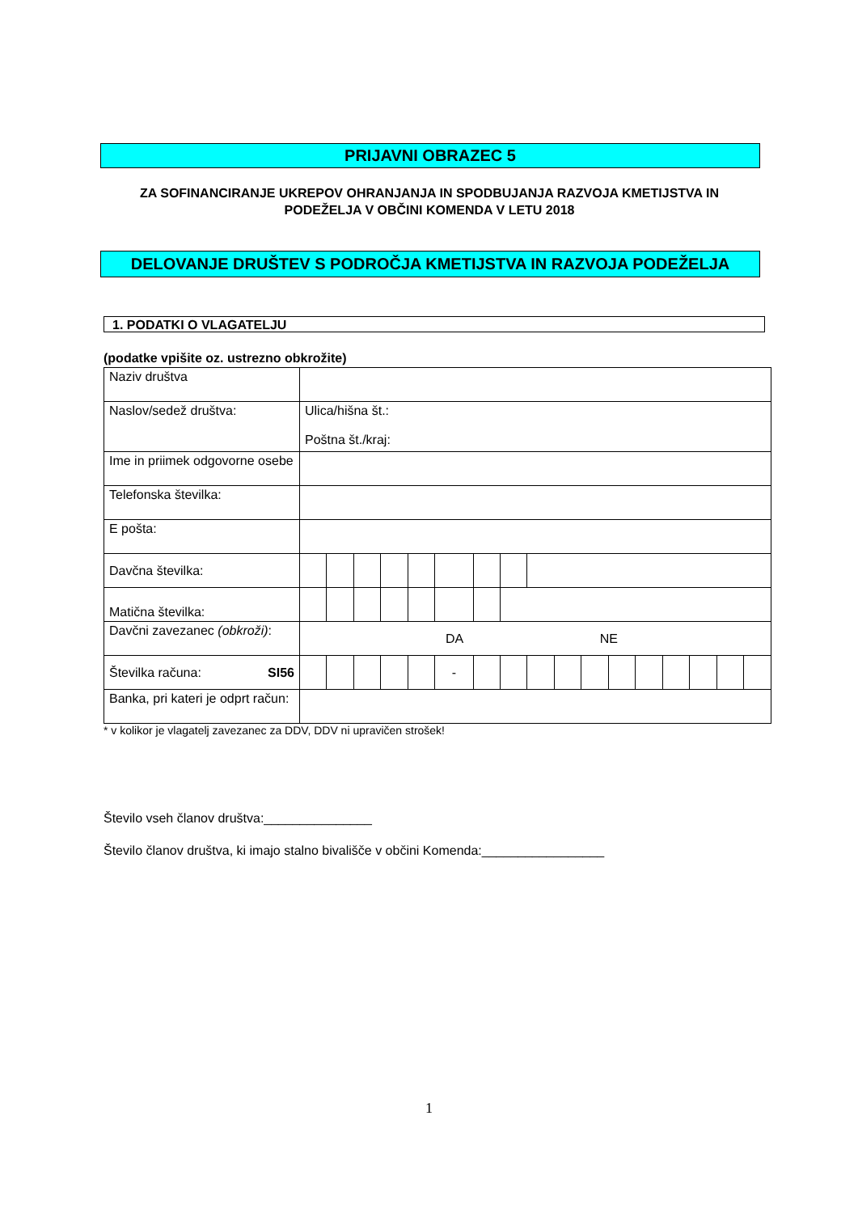PRIJAVNI OBRAZEC 5
ZA SOFINANCIRANJE UKREPOV OHRANJANJA IN SPODBUJANJA RAZVOJA KMETIJSTVA IN
PODEŽELJA V OBČINI KOMENDA V LETU 2018
DELOVANJE DRUŠTEV S PODROČJA KMETIJSTVA IN RAZVOJA PODEŽELJA
1. PODATKI O VLAGATELJU
(podatke vpišite oz. ustrezno obkrožite)
| Naziv društva | | | | | | | | | | | | | | | | | |
| Naslov/sedež društva: | Ulica/hišna št.: Poštna št./kraj: | | | | | | | | | | | | | | | | |
| Ime in priimek odgovorne osebe | | | | | | | | | | | | | | | | | |
| Telefonska številka: | | | | | | | | | | | | | | | | | |
| E pošta: | | | | | | | | | | | | | | | | | |
| Davčna številka: | | | | | | | | | | | | | | | | | |
| Matična številka: | | | | | | | | | | | | | | | | | |
| Davčni zavezanec (obkroži) : | DA NE | | | | | | | | | | | | | | | | |
| Številka računa: SI56 | | | | | | - | | | | | | | | | | | |
| Banka, pri kateri je odprt račun: | | | | | | | | | | | | | | | | | |
* v kolikor je vlagatelj zavezanec za DDV, DDV ni upravičen strošek!
Število vseh članov društva:_______________
Število članov društva, ki imajo stalno bivališče v občini Komenda:_________________
1